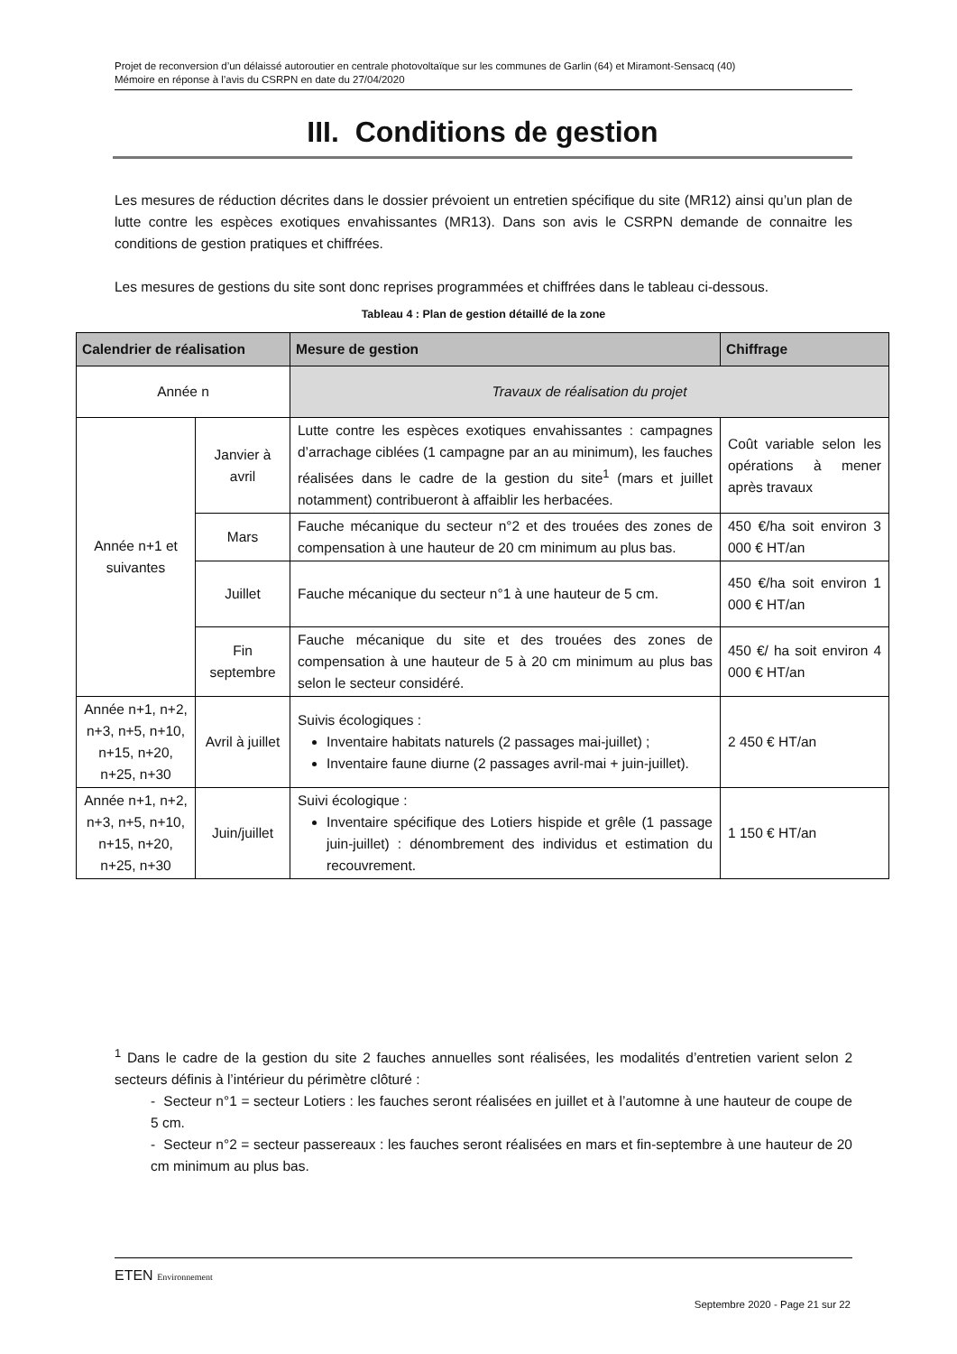Projet de reconversion d’un délaissé autoroutier en centrale photovoltaïque sur les communes de Garlin (64) et Miramont-Sensacq (40)
Mémoire en réponse à l’avis du CSRPN en date du 27/04/2020
III. Conditions de gestion
Les mesures de réduction décrites dans le dossier prévoient un entretien spécifique du site (MR12) ainsi qu’un plan de lutte contre les espèces exotiques envahissantes (MR13). Dans son avis le CSRPN demande de connaitre les conditions de gestion pratiques et chiffrées.
Les mesures de gestions du site sont donc reprises programmées et chiffrées dans le tableau ci-dessous.
Tableau 4 : Plan de gestion détaillé de la zone
| Calendrier de réalisation | | Mesure de gestion | Chiffrage |
| --- | --- | --- | --- |
| Année n | | Travaux de réalisation du projet | |
| Année n+1 et suivantes | Janvier à avril | Lutte contre les espèces exotiques envahissantes : campagnes d’arrachage ciblées (1 campagne par an au minimum), les fauches réalisées dans le cadre de la gestion du site<sup>1</sup> (mars et juillet notamment) contribueront à affaiblir les herbacées. | Coût variable selon les opérations à mener après travaux |
| | Mars | Fauche mécanique du secteur n°2 et des trouées des zones de compensation à une hauteur de 20 cm minimum au plus bas. | 450 €/ha soit environ 3 000 € HT/an |
| | Juillet | Fauche mécanique du secteur n°1 à une hauteur de 5 cm. | 450 €/ha soit environ 1 000 € HT/an |
| | Fin septembre | Fauche mécanique du site et des trouées des zones de compensation à une hauteur de 5 à 20 cm minimum au plus bas selon le secteur considéré. | 450 €/ ha soit environ 4 000 € HT/an |
| Année n+1, n+2, n+3, n+5, n+10, n+15, n+20, n+25, n+30 | Avril à juillet | Suivis écologiques : Inventaire habitats naturels (2 passages mai-juillet) ; Inventaire faune diurne (2 passages avril-mai + juin-juillet). | 2 450 € HT/an |
| Année n+1, n+2, n+3, n+5, n+10, n+15, n+20, n+25, n+30 | Juin/juillet | Suivi écologique : Inventaire spécifique des Lotiers hispide et grêle (1 passage juin-juillet) : dénombrement des individus et estimation du recouvrement. | 1 150 € HT/an |
<sup>1</sup> Dans le cadre de la gestion du site 2 fauches annuelles sont réalisées, les modalités d’entretien varient selon 2 secteurs définis à l’intérieur du périmètre clôturé :
- Secteur n°1 = secteur Lotiers : les fauches seront réalisées en juillet et à l’automne à une hauteur de coupe de 5 cm.
- Secteur n°2 = secteur passereaux : les fauches seront réalisées en mars et fin-septembre à une hauteur de 20 cm minimum au plus bas.
ETEN Environnement
Septembre 2020 - Page 21 sur 22